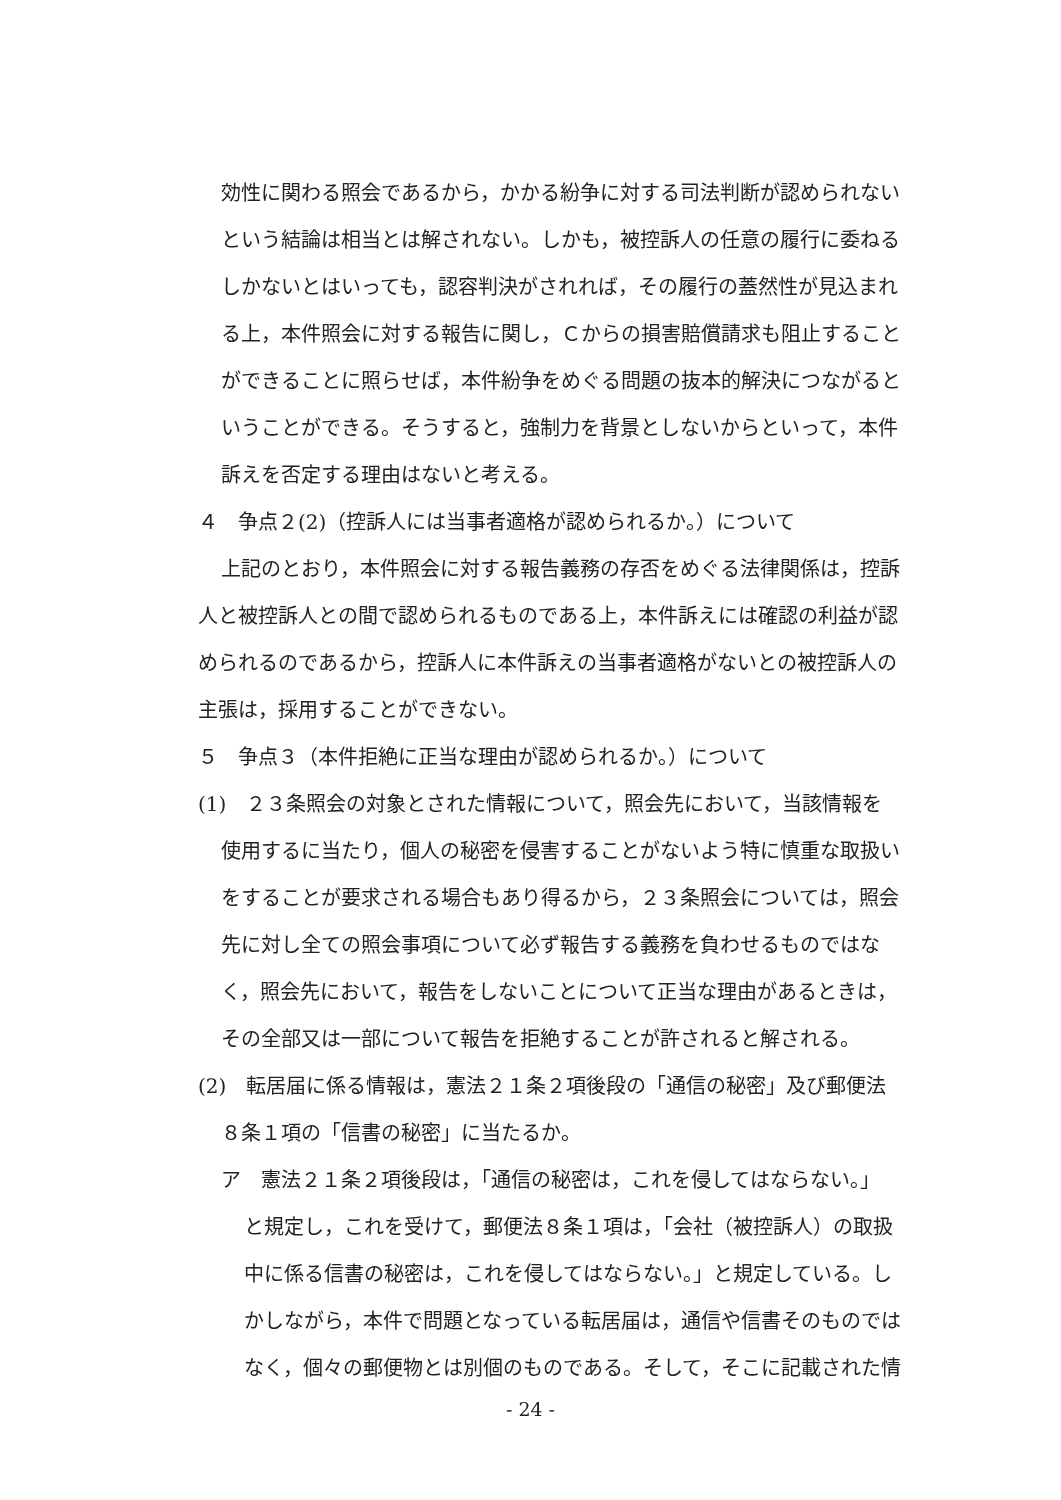効性に関わる照会であるから，かかる紛争に対する司法判断が認められない
という結論は相当とは解されない。しかも，被控訴人の任意の履行に委ねる
しかないとはいっても，認容判決がされれば，その履行の蓋然性が見込まれ
る上，本件照会に対する報告に関し，Ｃからの損害賠償請求も阻止すること
ができることに照らせば，本件紛争をめぐる問題の抜本的解決につながると
いうことができる。そうすると，強制力を背景としないからといって，本件
訴えを否定する理由はないと考える。
４　争点２(2)（控訴人には当事者適格が認められるか。）について
上記のとおり，本件照会に対する報告義務の存否をめぐる法律関係は，控訴
人と被控訴人との間で認められるものである上，本件訴えには確認の利益が認
められるのであるから，控訴人に本件訴えの当事者適格がないとの被控訴人の
主張は，採用することができない。
５　争点３（本件拒絶に正当な理由が認められるか。）について
(1)　２３条照会の対象とされた情報について，照会先において，当該情報を
使用するに当たり，個人の秘密を侵害することがないよう特に慎重な取扱い
をすることが要求される場合もあり得るから，２３条照会については，照会
先に対し全ての照会事項について必ず報告する義務を負わせるものではな
く，照会先において，報告をしないことについて正当な理由があるときは，
その全部又は一部について報告を拒絶することが許されると解される。
(2)　転居届に係る情報は，憲法２１条２項後段の「通信の秘密」及び郵便法
８条１項の「信書の秘密」に当たるか。
ア　憲法２１条２項後段は，「通信の秘密は，これを侵してはならない。」
と規定し，これを受けて，郵便法８条１項は，「会社（被控訴人）の取扱
中に係る信書の秘密は，これを侵してはならない。」と規定している。し
かしながら，本件で問題となっている転居届は，通信や信書そのものでは
なく，個々の郵便物とは別個のものである。そして，そこに記載された情
- 24 -